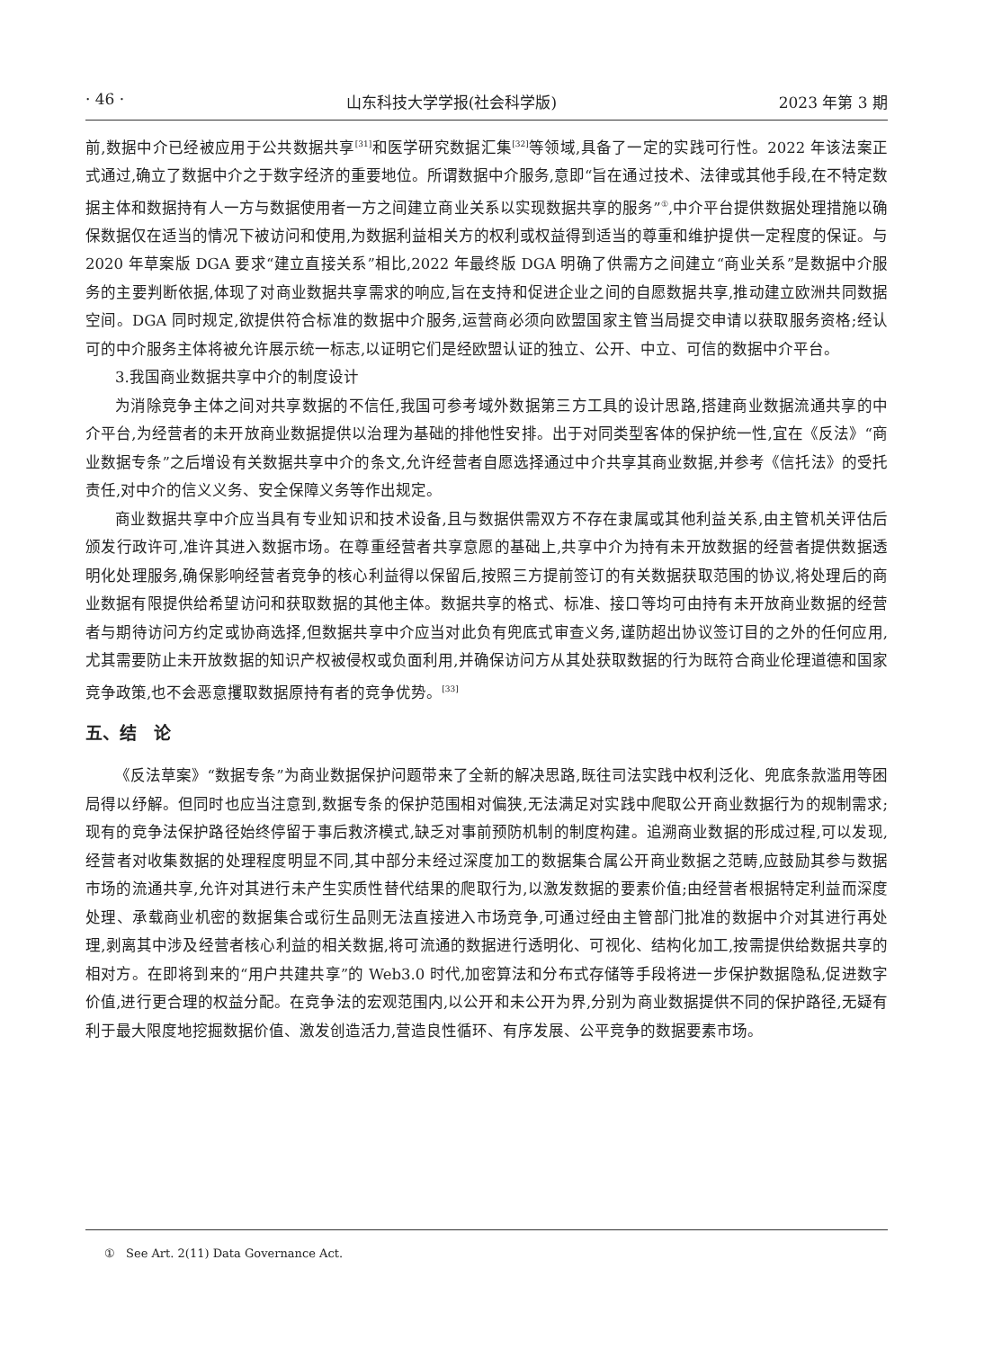· 46 · 山东科技大学学报(社会科学版) 2023 年第 3 期
前,数据中介已经被应用于公共数据共享<sup>[31]</sup>和医学研究数据汇集<sup>[32]</sup>等领域,具备了一定的实践可行性。2022 年该法案正式通过,确立了数据中介之于数字经济的重要地位。所谓数据中介服务,意即“旨在通过技术、法律或其他手段,在不特定数据主体和数据持有人一方与数据使用者一方之间建立商业关系以实现数据共享的服务”<sup>①</sup>,中介平台提供数据处理措施以确保数据仅在适当的情况下被访问和使用,为数据利益相关方的权利或权益得到适当的尊重和维护提供一定程度的保证。与 2020 年草案版 DGA 要求“建立直接关系”相比,2022 年最终版 DGA 明确了供需方之间建立“商业关系”是数据中介服务的主要判断依据,体现了对商业数据共享需求的响应,旨在支持和促进企业之间的自愿数据共享,推动建立欧洲共同数据空间。DGA 同时规定,欲提供符合标准的数据中介服务,运营商必须向欧盟国家主管当局提交申请以获取服务资格;经认可的中介服务主体将被允许展示统一标志,以证明它们是经欧盟认证的独立、公开、中立、可信的数据中介平台。
3.我国商业数据共享中介的制度设计
为消除竞争主体之间对共享数据的不信任,我国可参考域外数据第三方工具的设计思路,搭建商业数据流通共享的中介平台,为经营者的未开放商业数据提供以治理为基础的排他性安排。出于对同类型客体的保护统一性,宜在《反法》“商业数据专条”之后增设有关数据共享中介的条文,允许经营者自愿选择通过中介共享其商业数据,并参考《信托法》的受托责任,对中介的信义义务、安全保障义务等作出规定。
商业数据共享中介应当具有专业知识和技术设备,且与数据供需双方不存在隶属或其他利益关系,由主管机关评估后颁发行政许可,准许其进入数据市场。在尊重经营者共享意愿的基础上,共享中介为持有未开放数据的经营者提供数据透明化处理服务,确保影响经营者竞争的核心利益得以保留后,按照三方提前签订的有关数据获取范围的协议,将处理后的商业数据有限提供给希望访问和获取数据的其他主体。数据共享的格式、标准、接口等均可由持有未开放商业数据的经营者与期待访问方约定或协商选择,但数据共享中介应当对此负有兜底式审查义务,谨防超出协议签订目的之外的任何应用,尤其需要防止未开放数据的知识产权被侵权或负面利用,并确保访问方从其处获取数据的行为既符合商业伦理道德和国家竞争政策,也不会恶意攫取数据原持有者的竞争优势。<sup>[33]</sup>
五、结　论
《反法草案》“数据专条”为商业数据保护问题带来了全新的解决思路,既往司法实践中权利泛化、兜底条款滥用等困局得以纾解。但同时也应当注意到,数据专条的保护范围相对偏狭,无法满足对实践中爬取公开商业数据行为的规制需求;现有的竞争法保护路径始终停留于事后救济模式,缺乏对事前预防机制的制度构建。追溯商业数据的形成过程,可以发现,经营者对收集数据的处理程度明显不同,其中部分未经过深度加工的数据集合属公开商业数据之范畴,应鼓励其参与数据市场的流通共享,允许对其进行未产生实质性替代结果的爬取行为,以激发数据的要素价值;由经营者根据特定利益而深度处理、承载商业机密的数据集合或衍生品则无法直接进入市场竞争,可通过经由主管部门批准的数据中介对其进行再处理,剥离其中涉及经营者核心利益的相关数据,将可流通的数据进行透明化、可视化、结构化加工,按需提供给数据共享的相对方。在即将到来的“用户共建共享”的 Web3.0 时代,加密算法和分布式存储等手段将进一步保护数据隐私,促进数字价值,进行更合理的权益分配。在竞争法的宏观范围内,以公开和未公开为界,分别为商业数据提供不同的保护路径,无疑有利于最大限度地挖掘数据价值、激发创造活力,营造良性循环、有序发展、公平竞争的数据要素市场。
① See Art. 2(11) Data Governance Act.